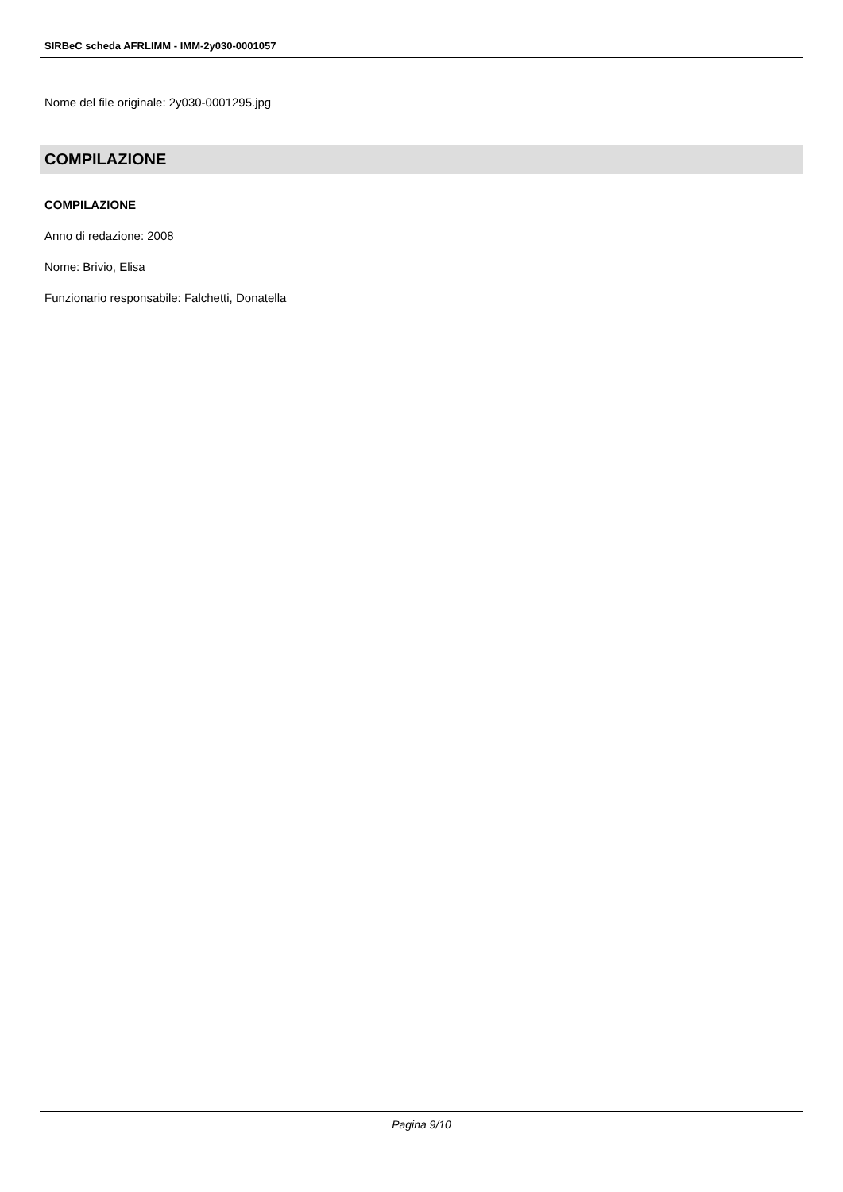SIRBeC scheda AFRLIMM - IMM-2y030-0001057
Nome del file originale: 2y030-0001295.jpg
COMPILAZIONE
COMPILAZIONE
Anno di redazione: 2008
Nome: Brivio, Elisa
Funzionario responsabile: Falchetti, Donatella
Pagina 9/10